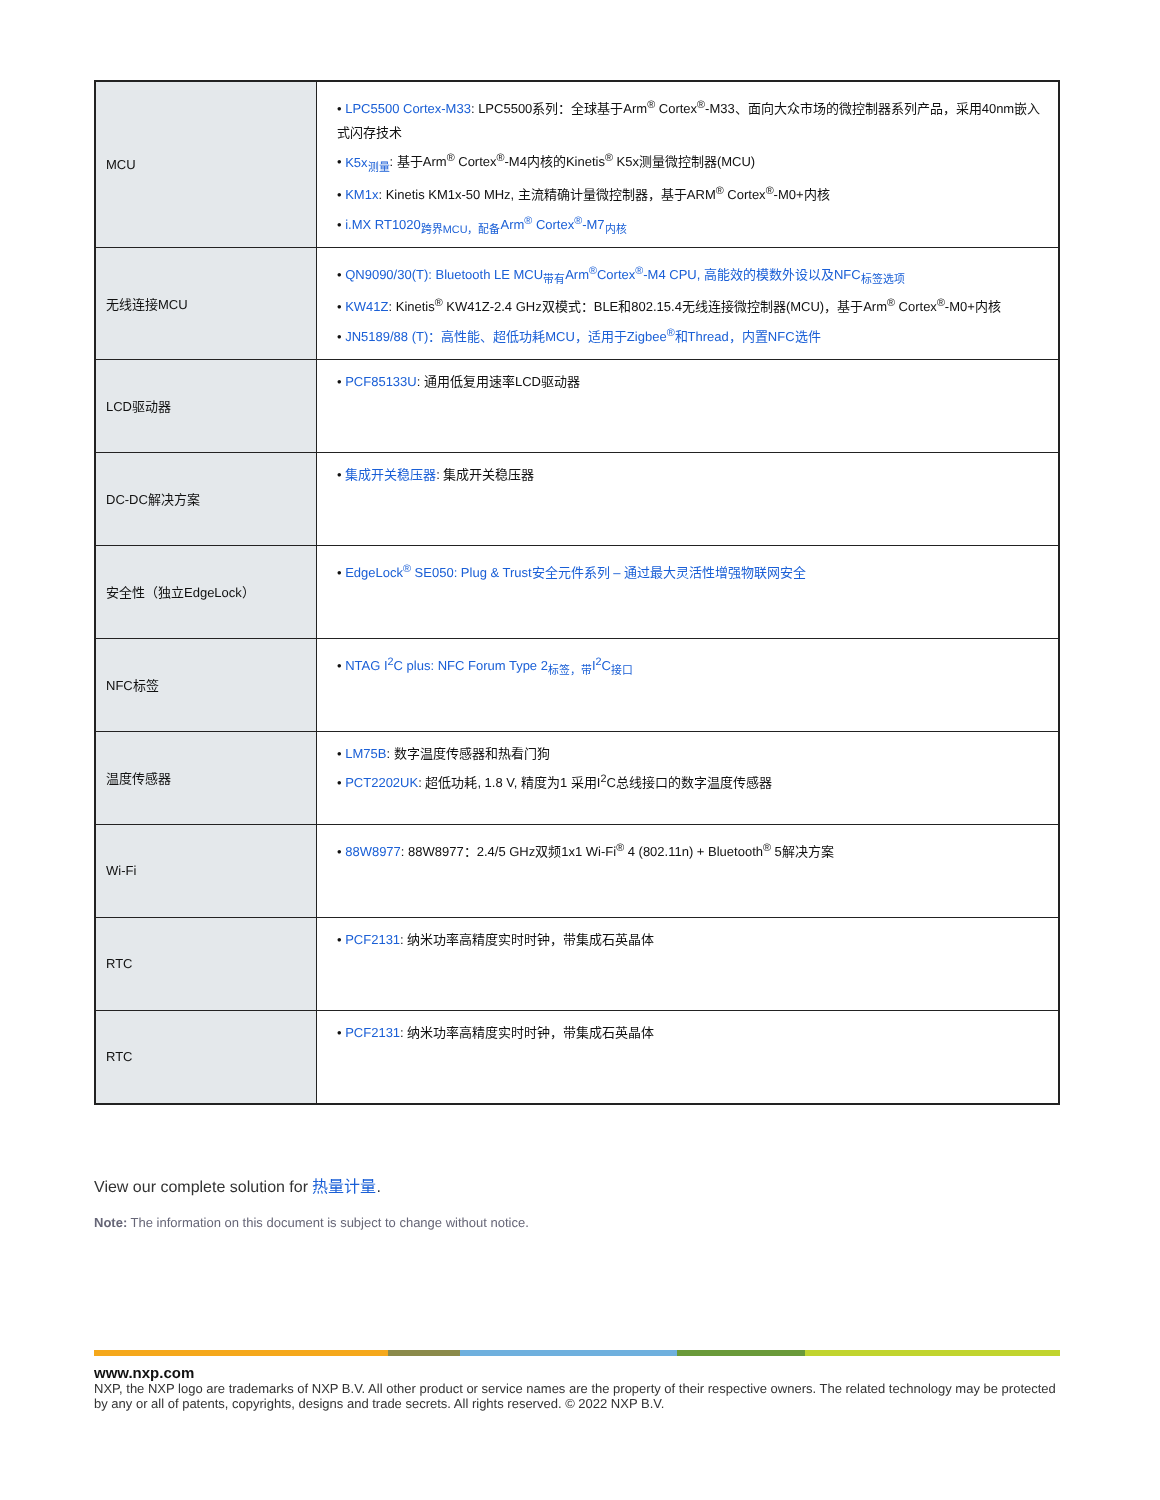| MCU | • LPC5500 Cortex-M33 : LPC5500系列：全球基于Arm<sup>®</sup> Cortex<sup>®</sup>-M33、面向大众市场的微控制器系列产品，采用40nm嵌入式闪存技术 • K5x<sub>测量</sub> : 基于Arm<sup>®</sup> Cortex<sup>®</sup>-M4内核的Kinetis<sup>®</sup> K5x测量微控制器(MCU) • KM1x : Kinetis KM1x-50 MHz, 主流精确计量微控制器，基于ARM<sup>®</sup> Cortex<sup>®</sup>-M0+内核 • i.MX RT1020<sub>跨界MCU，配备</sub>Arm<sup>®</sup> Cortex<sup>®</sup>-M7<sub>内核</sub> |
| 无线连接MCU | • QN9090/30(T): Bluetooth LE MCU<sub>带有</sub>Arm<sup>®</sup>Cortex<sup>®</sup>-M4 CPU, 高能效的模数外设以及NFC<sub>标签选项</sub> • KW41Z : Kinetis<sup>®</sup> KW41Z-2.4 GHz双模式：BLE和802.15.4无线连接微控制器(MCU)，基于Arm<sup>®</sup> Cortex<sup>®</sup>-M0+内核 • JN5189/88 (T)：高性能、超低功耗MCU，适用于Zigbee<sup>®</sup>和Thread，内置NFC选件 |
| LCD驱动器 | • PCF85133U : 通用低复用速率LCD驱动器 |
| DC-DC解决方案 | • 集成开关稳压器 : 集成开关稳压器 |
| 安全性（独立EdgeLock） | • EdgeLock<sup>®</sup> SE050: Plug & Trust安全元件系列 – 通过最大灵活性增强物联网安全 |
| NFC标签 | • NTAG I<sup>2</sup>C plus: NFC Forum Type 2<sub>标签，带</sub>I<sup>2</sup>C<sub>接口</sub> |
| 温度传感器 | • LM75B : 数字温度传感器和热看门狗 • PCT2202UK : 超低功耗, 1.8 V, 精度为1 采用I<sup>2</sup>C总线接口的数字温度传感器 |
| Wi-Fi | • 88W8977 : 88W8977：2.4/5 GHz双频1x1 Wi-Fi<sup>®</sup> 4 (802.11n) + Bluetooth<sup>®</sup> 5解决方案 |
| RTC | • PCF2131 : 纳米功率高精度实时时钟，带集成石英晶体 |
| RTC | • PCF2131 : 纳米功率高精度实时时钟，带集成石英晶体 |
View our complete solution for 热量计量.
Note: The information on this document is subject to change without notice.
www.nxp.com
NXP, the NXP logo are trademarks of NXP B.V. All other product or service names are the property of their respective owners. The related technology may be protected by any or all of patents, copyrights, designs and trade secrets. All rights reserved. © 2022 NXP B.V.